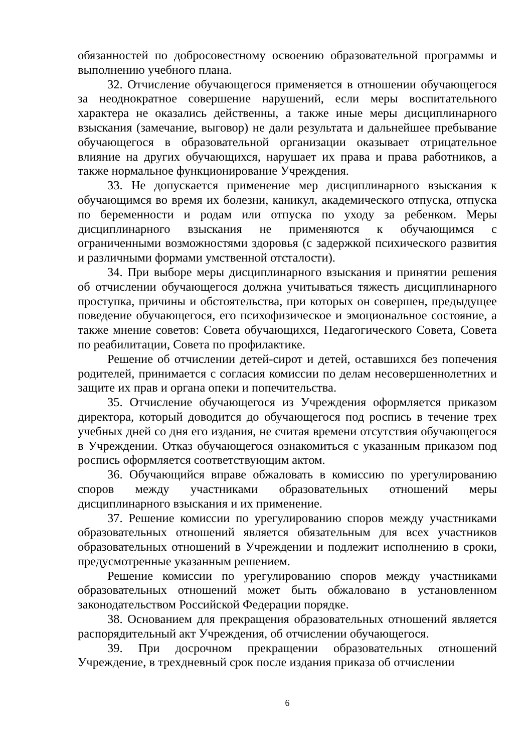обязанностей по добросовестному освоению образовательной программы и выполнению учебного плана.
32. Отчисление обучающегося применяется в отношении обучающегося за неоднократное совершение нарушений, если меры воспитательного характера не оказались действенны, а также иные меры дисциплинарного взыскания (замечание, выговор) не дали результата и дальнейшее пребывание обучающегося в образовательной организации оказывает отрицательное влияние на других обучающихся, нарушает их права и права работников, а также нормальное функционирование Учреждения.
33. Не допускается применение мер дисциплинарного взыскания к обучающимся во время их болезни, каникул, академического отпуска, отпуска по беременности и родам или отпуска по уходу за ребенком. Меры дисциплинарного взыскания не применяются к обучающимся с ограниченными возможностями здоровья (с задержкой психического развития и различными формами умственной отсталости).
34. При выборе меры дисциплинарного взыскания и принятии решения об отчислении обучающегося должна учитываться тяжесть дисциплинарного проступка, причины и обстоятельства, при которых он совершен, предыдущее поведение обучающегося, его психофизическое и эмоциональное состояние, а также мнение советов: Совета обучающихся, Педагогического Совета, Совета по реабилитации, Совета по профилактике.
Решение об отчислении детей-сирот и детей, оставшихся без попечения родителей, принимается с согласия комиссии по делам несовершеннолетних и защите их прав и органа опеки и попечительства.
35. Отчисление обучающегося из Учреждения оформляется приказом директора, который доводится до обучающегося под роспись в течение трех учебных дней со дня его издания, не считая времени отсутствия обучающегося в Учреждении. Отказ обучающегося ознакомиться с указанным приказом под роспись оформляется соответствующим актом.
36. Обучающийся вправе обжаловать в комиссию по урегулированию споров между участниками образовательных отношений меры дисциплинарного взыскания и их применение.
37. Решение комиссии по урегулированию споров между участниками образовательных отношений является обязательным для всех участников образовательных отношений в Учреждении и подлежит исполнению в сроки, предусмотренные указанным решением.
Решение комиссии по урегулированию споров между участниками образовательных отношений может быть обжаловано в установленном законодательством Российской Федерации порядке.
38. Основанием для прекращения образовательных отношений является распорядительный акт Учреждения, об отчислении обучающегося.
39. При досрочном прекращении образовательных отношений Учреждение, в трехдневный срок после издания приказа об отчислении
6